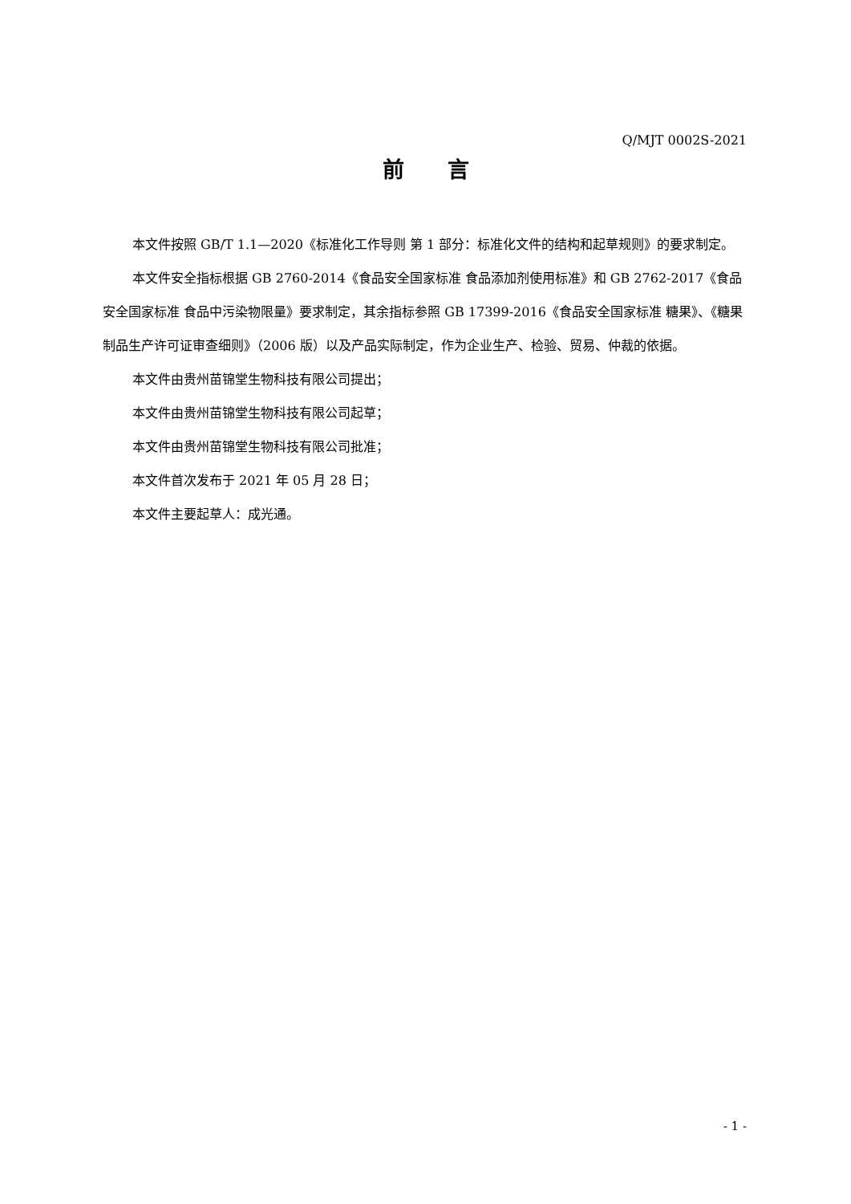Q/MJT 0002S-2021
前　　言
本文件按照 GB/T 1.1—2020《标准化工作导则 第 1 部分：标准化文件的结构和起草规则》的要求制定。
本文件安全指标根据 GB 2760-2014《食品安全国家标准 食品添加剂使用标准》和 GB 2762-2017《食品安全国家标准 食品中污染物限量》要求制定，其余指标参照 GB 17399-2016《食品安全国家标准 糖果》、《糖果制品生产许可证审查细则》（2006 版）以及产品实际制定，作为企业生产、检验、贸易、仲裁的依据。
本文件由贵州苗锦堂生物科技有限公司提出；
本文件由贵州苗锦堂生物科技有限公司起草；
本文件由贵州苗锦堂生物科技有限公司批准；
本文件首次发布于 2021 年 05 月 28 日；
本文件主要起草人：成光通。
- 1 -